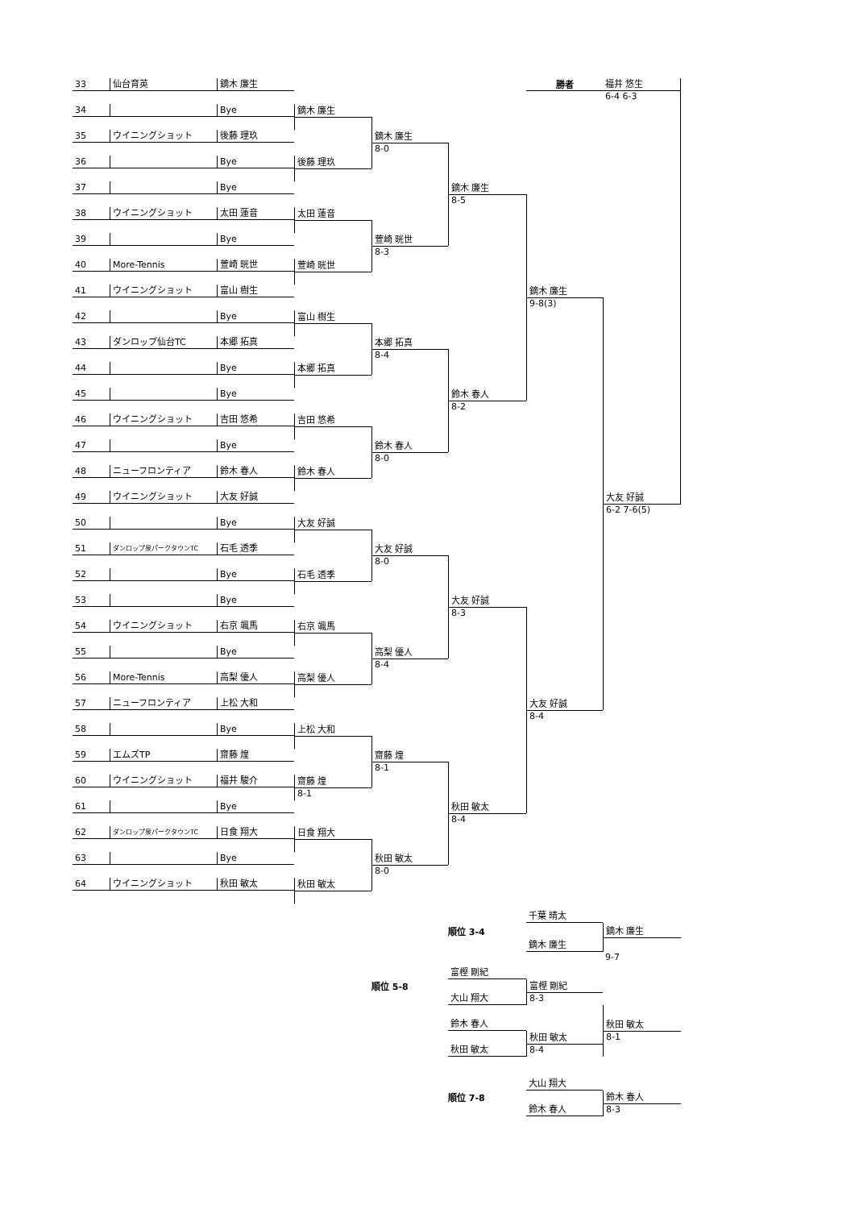勝者
福井 悠生
6-4 6-3
33
仙台育英
鏑木 廉生
鏑木 廉生
34
Bye
鏑木 廉生
8-0
35
ウイニングショット
後藤 理玖
鏑木 廉生
8-5
後藤 理玖
36
Bye
鏑木 廉生
9-8(3)
37
Bye
太田 蓮音
38
ウイニングショット
太田 蓮音
萱崎 晄世
8-3
39
Bye
萱崎 晄世
40
More-Tennis
萱崎 晄世
41
ウイニングショット
富山 樹生
大友 好誠
6-2 7-6(5)
富山 樹生
42
Bye
本郷 拓真
8-4
43
ダンロップ仙台TC
本郷 拓真
鈴木 春人
8-2
本郷 拓真
44
Bye
45
Bye
吉田 悠希
46
ウイニングショット
吉田 悠希
鈴木 春人
8-0
47
Bye
鈴木 春人
48
ニューフロンティア
鈴木 春人
49
ウイニングショット
大友 好誠
大友 好誠
50
Bye
大友 好誠
8-0
51
ダンロップ泉パークタウンTC
石毛 透季
大友 好誠
8-3
石毛 透季
52
Bye
大友 好誠
8-4
53
Bye
右京 颯馬
54
ウイニングショット
右京 颯馬
高梨 優人
8-4
55
Bye
高梨 優人
56
More-Tennis
高梨 優人
57
ニューフロンティア
上松 大和
上松 大和
58
Bye
齋藤 煌
8-1
59
エムズTP
齋藤 煌
秋田 敏太
8-4
齋藤 煌
8-1
60
ウイニングショット
福井 駿介
61
Bye
日食 翔大
62
ダンロップ泉パークタウンTC
日食 翔大
秋田 敏太
8-0
63
Bye
秋田 敏太
64
ウイニングショット
秋田 敏太
順位 3-4
千葉 晴太
鏑木 廉生
鏑木 廉生
9-7
順位 5-8
富樫 剛紀
富樫 剛紀
8-3
大山 翔大
秋田 敏太
8-1
鈴木 春人
秋田 敏太
8-4
秋田 敏太
順位 7-8
大山 翔大
鈴木 春人
8-3
鈴木 春人